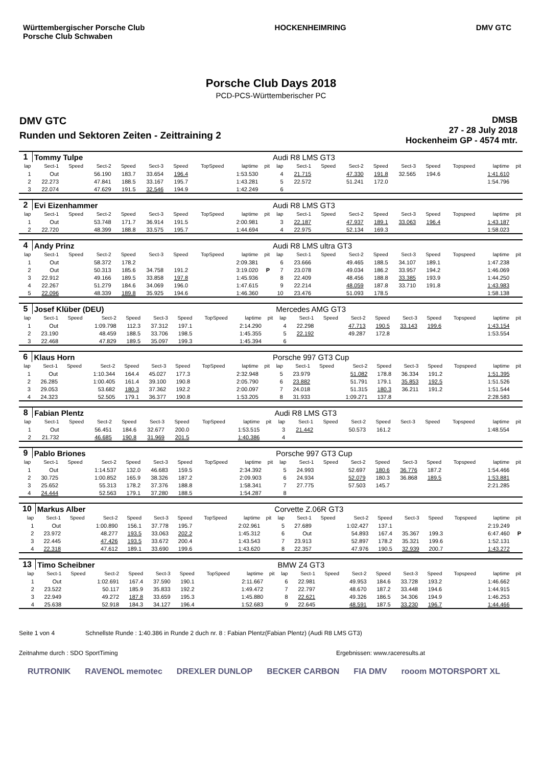Württembergischer Porsche Club
Porsche Club Schwaben
HOCKENHEIMRING DMV GTC
Porsche Club Days 2018
PCD-PCS-Württemberischer PC
DMV GTC
Runden und Sektoren Zeiten - Zeittraining 2
DMSB
27 - 28 July 2018
Hockenheim GP - 4574 mtr.
| 1 | Tommy Tulpe | | | | | | | | | Audi R8 LMS GT3 | | | | | | | | | |
| lap | Sect-1 | Speed | Sect-2 | Speed | Sect-3 | Speed | TopSpeed | laptime | pit | lap | Sect-1 | Speed | Sect-2 | Speed | Sect-3 | Speed | Topspeed | laptime | pit |
| 1 | Out | | 56.190 | 183.7 | 33.654 | 196.4 | | 1:53.530 | | 4 | 21.715 | | 47.330 | 191.8 | 32.565 | 194.6 | | 1:41.610 | |
| 2 | 22.273 | | 47.841 | 188.5 | 33.167 | 195.7 | | 1:43.281 | | 5 | 22.572 | | 51.241 | 172.0 | | | | 1:54.796 | |
| 3 | 22.074 | | 47.629 | 191.5 | 32.546 | 194.9 | | 1:42.249 | | 6 | | | | | | | | | |
| 2 | Evi Eizenhammer | | | | | | | | | Audi R8 LMS GT3 | | | | | | | | | |
| lap | Sect-1 | Speed | Sect-2 | Speed | Sect-3 | Speed | TopSpeed | laptime | pit | lap | Sect-1 | Speed | Sect-2 | Speed | Sect-3 | Speed | Topspeed | laptime | pit |
| 1 | Out | | 53.748 | 171.7 | 36.914 | 191.5 | | 2:00.981 | | 3 | 22.187 | | 47.937 | 189.1 | 33.063 | 196.4 | | 1:43.187 | |
| 2 | 22.720 | | 48.399 | 188.8 | 33.575 | 195.7 | | 1:44.694 | | 4 | 22.975 | | 52.134 | 169.3 | | | | 1:58.023 | |
| 4 | Andy Prinz | | | | | | | | | Audi R8 LMS ultra GT3 | | | | | | | | | |
| lap | Sect-1 | Speed | Sect-2 | Speed | Sect-3 | Speed | TopSpeed | laptime | pit | lap | Sect-1 | Speed | Sect-2 | Speed | Sect-3 | Speed | Topspeed | laptime | pit |
| 1 | Out | | 58.372 | 178.2 | | | | 2:09.381 | | 6 | 23.666 | | 49.465 | 188.5 | 34.107 | 189.1 | | 1:47.238 | |
| 2 | Out | | 50.313 | 185.6 | 34.758 | 191.2 | | 3:19.020 | P | 7 | 23.078 | | 49.034 | 186.2 | 33.957 | 194.2 | | 1:46.069 | |
| 3 | 22.912 | | 49.166 | 189.5 | 33.858 | 197.8 | | 1:45.936 | | 8 | 22.409 | | 48.456 | 188.8 | 33.385 | 193.9 | | 1:44.250 | |
| 4 | 22.267 | | 51.279 | 184.6 | 34.069 | 196.0 | | 1:47.615 | | 9 | 22.214 | | 48.059 | 187.8 | 33.710 | 191.8 | | 1:43.983 | |
| 5 | 22.096 | | 48.339 | 189.8 | 35.925 | 194.6 | | 1:46.360 | | 10 | 23.476 | | 51.093 | 178.5 | | | | 1:58.138 | |
| 5 | Josef Klüber (DEU) | | | | | | | | | Mercedes AMG GT3 | | | | | | | | | |
| lap | Sect-1 | Speed | Sect-2 | Speed | Sect-3 | Speed | TopSpeed | laptime | pit | lap | Sect-1 | Speed | Sect-2 | Speed | Sect-3 | Speed | Topspeed | laptime | pit |
| 1 | Out | | 1:09.798 | 112.3 | 37.312 | 197.1 | | 2:14.290 | | 4 | 22.298 | | 47.713 | 190.5 | 33.143 | 199.6 | | 1:43.154 | |
| 2 | 23.190 | | 48.459 | 188.5 | 33.706 | 198.5 | | 1:45.355 | | 5 | 22.192 | | 49.287 | 172.8 | | | | 1:53.554 | |
| 3 | 22.468 | | 47.829 | 189.5 | 35.097 | 199.3 | | 1:45.394 | | 6 | | | | | | | | | |
| 6 | Klaus Horn | | | | | | | | | Porsche 997 GT3 Cup | | | | | | | | | |
| lap | Sect-1 | Speed | Sect-2 | Speed | Sect-3 | Speed | TopSpeed | laptime | pit | lap | Sect-1 | Speed | Sect-2 | Speed | Sect-3 | Speed | Topspeed | laptime | pit |
| 1 | Out | | 1:10.344 | 164.4 | 45.027 | 177.3 | | 2:32.948 | | 5 | 23.979 | | 51.082 | 178.8 | 36.334 | 191.2 | | 1:51.395 | |
| 2 | 26.285 | | 1:00.405 | 161.4 | 39.100 | 190.8 | | 2:05.790 | | 6 | 23.882 | | 51.791 | 179.1 | 35.853 | 192.5 | | 1:51.526 | |
| 3 | 29.053 | | 53.682 | 180.3 | 37.362 | 192.2 | | 2:00.097 | | 7 | 24.018 | | 51.315 | 180.3 | 36.211 | 191.2 | | 1:51.544 | |
| 4 | 24.323 | | 52.505 | 179.1 | 36.377 | 190.8 | | 1:53.205 | | 8 | 31.933 | | 1:09.271 | 137.8 | | | | 2:28.583 | |
| 8 | Fabian Plentz | | | | | | | | | Audi R8 LMS GT3 | | | | | | | | | |
| lap | Sect-1 | Speed | Sect-2 | Speed | Sect-3 | Speed | TopSpeed | laptime | pit | lap | Sect-1 | Speed | Sect-2 | Speed | Sect-3 | Speed | Topspeed | laptime | pit |
| 1 | Out | | 56.451 | 184.6 | 32.677 | 200.0 | | 1:53.515 | | 3 | 21.442 | | 50.573 | 161.2 | | | | 1:48.554 | |
| 2 | 21.732 | | 46.685 | 190.8 | 31.969 | 201.5 | | 1:40.386 | | 4 | | | | | | | | | |
| 9 | Pablo Briones | | | | | | | | | Porsche 997 GT3 Cup | | | | | | | | | |
| lap | Sect-1 | Speed | Sect-2 | Speed | Sect-3 | Speed | TopSpeed | laptime | pit | lap | Sect-1 | Speed | Sect-2 | Speed | Sect-3 | Speed | Topspeed | laptime | pit |
| 1 | Out | | 1:14.537 | 132.0 | 46.683 | 159.5 | | 2:34.392 | | 5 | 24.993 | | 52.697 | 180.6 | 36.776 | 187.2 | | 1:54.466 | |
| 2 | 30.725 | | 1:00.852 | 165.9 | 38.326 | 187.2 | | 2:09.903 | | 6 | 24.934 | | 52.079 | 180.3 | 36.868 | 189.5 | | 1:53.881 | |
| 3 | 25.652 | | 55.313 | 178.2 | 37.376 | 188.8 | | 1:58.341 | | 7 | 27.775 | | 57.503 | 145.7 | | | | 2:21.285 | |
| 4 | 24.444 | | 52.563 | 179.1 | 37.280 | 188.5 | | 1:54.287 | | 8 | | | | | | | | | |
| 10 | Markus Alber | | | | | | | | | Corvette Z.06R GT3 | | | | | | | | | |
| lap | Sect-1 | Speed | Sect-2 | Speed | Sect-3 | Speed | TopSpeed | laptime | pit | lap | Sect-1 | Speed | Sect-2 | Speed | Sect-3 | Speed | Topspeed | laptime | pit |
| 1 | Out | | 1:00.890 | 156.1 | 37.778 | 195.7 | | 2:02.961 | | 5 | 27.689 | | 1:02.427 | 137.1 | | | | 2:19.249 | |
| 2 | 23.972 | | 48.277 | 193.5 | 33.063 | 202.2 | | 1:45.312 | | 6 | Out | | 54.893 | 167.4 | 35.367 | 199.3 | | 6:47.460 | P |
| 3 | 22.445 | | 47.426 | 193.5 | 33.672 | 200.4 | | 1:43.543 | | 7 | 23.913 | | 52.897 | 178.2 | 35.321 | 199.6 | | 1:52.131 | |
| 4 | 22.318 | | 47.612 | 189.1 | 33.690 | 199.6 | | 1:43.620 | | 8 | 22.357 | | 47.976 | 190.5 | 32.939 | 200.7 | | 1:43.272 | |
| 13 | Timo Scheibner | | | | | | | | | BMW Z4 GT3 | | | | | | | | | |
| lap | Sect-1 | Speed | Sect-2 | Speed | Sect-3 | Speed | TopSpeed | laptime | pit | lap | Sect-1 | Speed | Sect-2 | Speed | Sect-3 | Speed | Topspeed | laptime | pit |
| 1 | Out | | 1:02.691 | 167.4 | 37.590 | 190.1 | | 2:11.667 | | 6 | 22.981 | | 49.953 | 184.6 | 33.728 | 193.2 | | 1:46.662 | |
| 2 | 23.522 | | 50.117 | 185.9 | 35.833 | 192.2 | | 1:49.472 | | 7 | 22.797 | | 48.670 | 187.2 | 33.448 | 194.6 | | 1:44.915 | |
| 3 | 22.949 | | 49.272 | 187.8 | 33.659 | 195.3 | | 1:45.880 | | 8 | 22.621 | | 49.326 | 186.5 | 34.306 | 194.9 | | 1:46.253 | |
| 4 | 25.638 | | 52.918 | 184.3 | 34.127 | 196.4 | | 1:52.683 | | 9 | 22.645 | | 48.591 | 187.5 | 33.230 | 196.7 | | 1:44.466 | |
Seite 1 von 4 Schnellste Runde : 1:40.386 in Runde 2 duch nr. 8 : Fabian Plentz(Fabian Plentz) (Audi R8 LMS GT3)
Zeitnahme durch : SDO SportTiming Ergebnissen: www.raceresults.at
RUTRONIK RAVENOL memotec DREXLER DUNLOP BECKER CARBON FIA DMV rooom MOTORSPORT XL